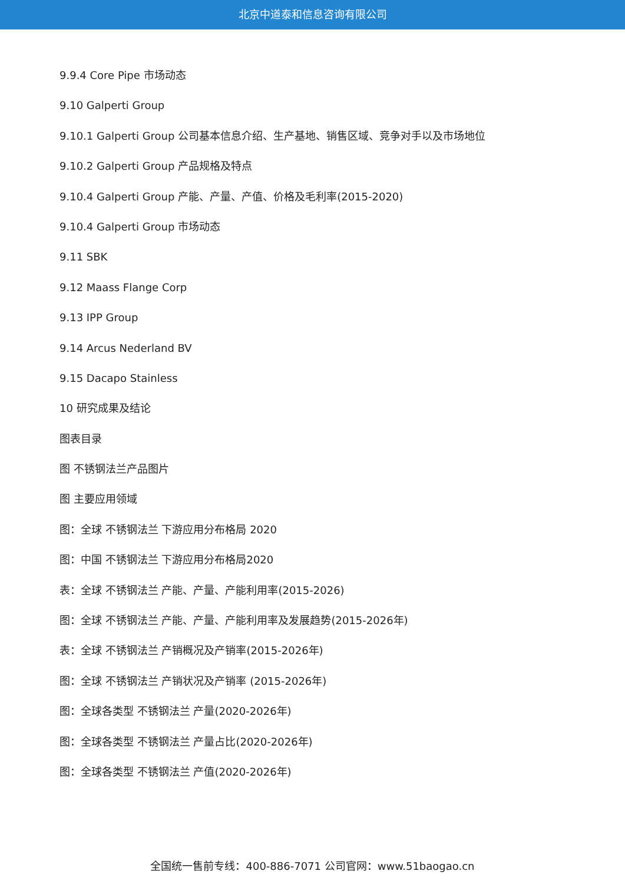北京中道泰和信息咨询有限公司
9.9.4 Core Pipe 市场动态
9.10 Galperti Group
9.10.1 Galperti Group 公司基本信息介绍、生产基地、销售区域、竞争对手以及市场地位
9.10.2 Galperti Group 产品规格及特点
9.10.4 Galperti Group 产能、产量、产值、价格及毛利率(2015-2020)
9.10.4 Galperti Group 市场动态
9.11 SBK
9.12 Maass Flange Corp
9.13 IPP Group
9.14 Arcus Nederland BV
9.15 Dacapo Stainless
10 研究成果及结论
图表目录
图 不锈钢法兰产品图片
图 主要应用领域
图：全球 不锈钢法兰 下游应用分布格局 2020
图：中国 不锈钢法兰 下游应用分布格局2020
表：全球 不锈钢法兰 产能、产量、产能利用率(2015-2026)
图：全球 不锈钢法兰 产能、产量、产能利用率及发展趋势(2015-2026年)
表：全球 不锈钢法兰 产销概况及产销率(2015-2026年)
图：全球 不锈钢法兰 产销状况及产销率 (2015-2026年)
图：全球各类型 不锈钢法兰 产量(2020-2026年)
图：全球各类型 不锈钢法兰 产量占比(2020-2026年)
图：全球各类型 不锈钢法兰 产值(2020-2026年)
全国统一售前专线：400-886-7071 公司官网：www.51baogao.cn